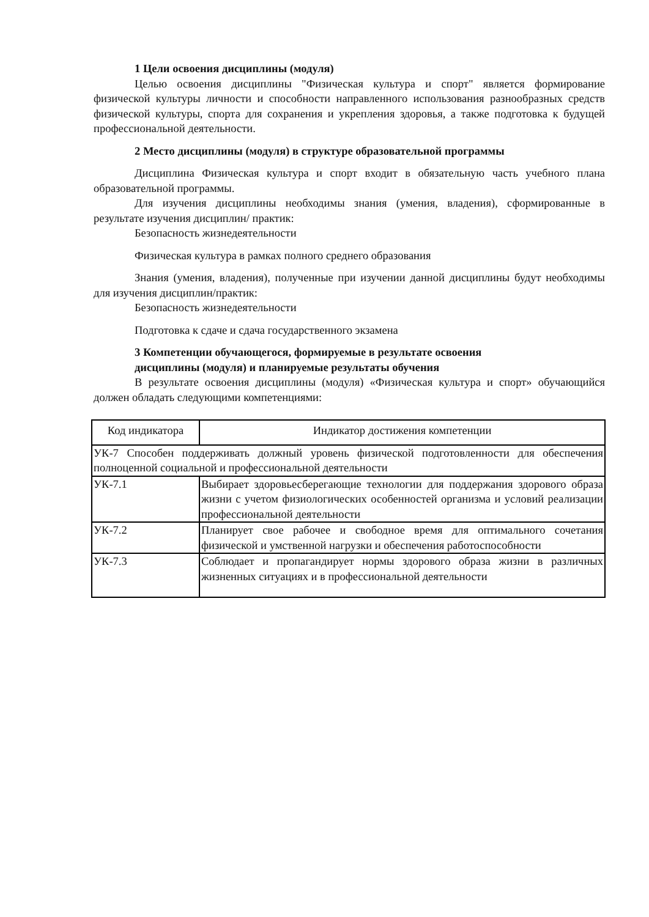1 Цели освоения дисциплины (модуля)
Целью освоения дисциплины "Физическая культура и спорт" является формирование физической культуры личности и способности направленного использования разнообразных средств физической культуры, спорта для сохранения и укрепления здоровья, а также подготовка к будущей профессиональной деятельности.
2 Место дисциплины (модуля) в структуре образовательной программы
Дисциплина Физическая культура и спорт входит в обязательную часть учебного плана образовательной программы.
Для изучения дисциплины необходимы знания (умения, владения), сформированные в результате изучения дисциплин/ практик:
Безопасность жизнедеятельности
Физическая культура в рамках полного среднего образования
Знания (умения, владения), полученные при изучении данной дисциплины будут необходимы для изучения дисциплин/практик:
Безопасность жизнедеятельности
Подготовка к сдаче и сдача государственного экзамена
3 Компетенции обучающегося, формируемые в результате освоения
дисциплины (модуля) и планируемые результаты обучения
В результате освоения дисциплины (модуля) «Физическая культура и спорт» обучающийся должен обладать следующими компетенциями:
| Код индикатора | Индикатор достижения компетенции |
| --- | --- |
| УК-7 Способен поддерживать должный уровень физической подготовленности для обеспечения полноценной социальной и профессиональной деятельности | |
| УК-7.1 | Выбирает здоровьесберегающие технологии для поддержания здорового образа жизни с учетом физиологических особенностей организма и условий реализации профессиональной деятельности |
| УК-7.2 | Планирует свое рабочее и свободное время для оптимального сочетания физической и умственной нагрузки и обеспечения работоспособности |
| УК-7.3 | Соблюдает и пропагандирует нормы здорового образа жизни в различных жизненных ситуациях и в профессиональной деятельности |